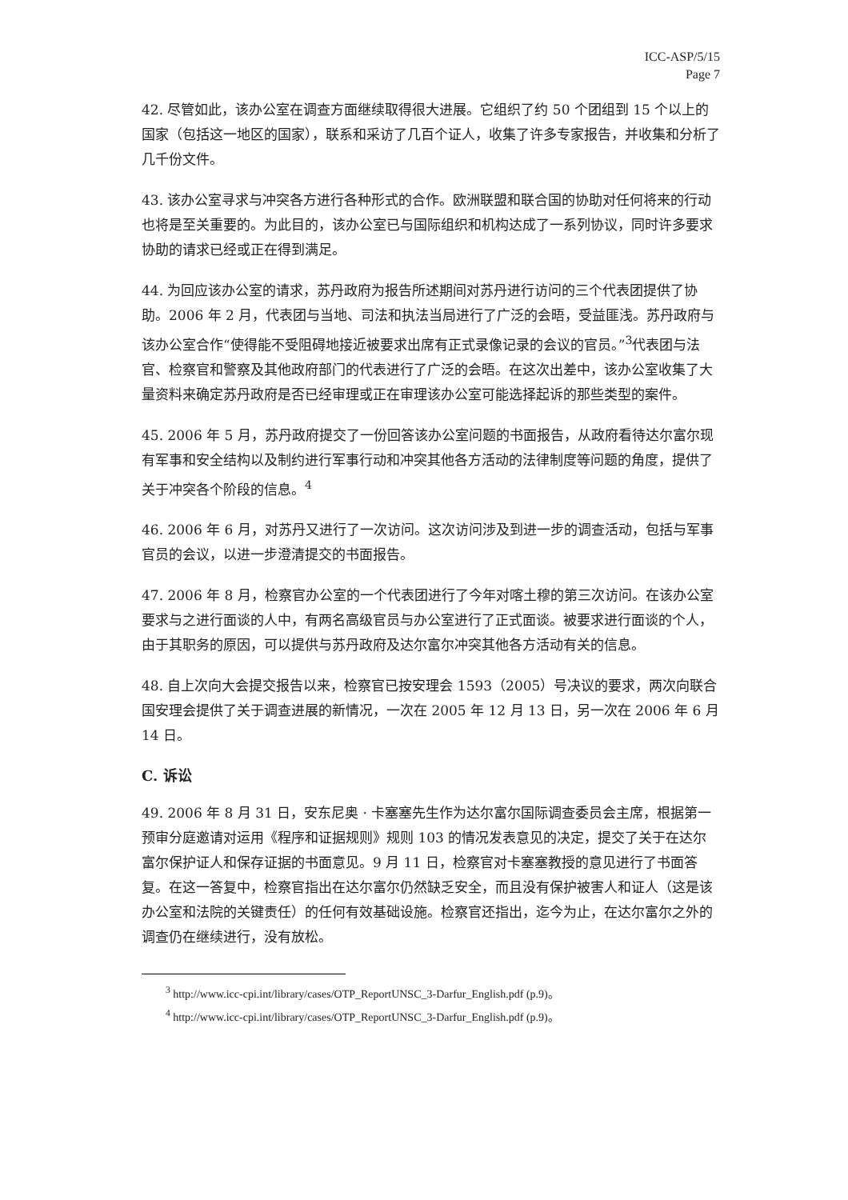ICC-ASP/5/15
Page 7
42. 尽管如此，该办公室在调查方面继续取得很大进展。它组织了约 50 个团组到 15 个以上的国家（包括这一地区的国家），联系和采访了几百个证人，收集了许多专家报告，并收集和分析了几千份文件。
43. 该办公室寻求与冲突各方进行各种形式的合作。欧洲联盟和联合国的协助对任何将来的行动也将是至关重要的。为此目的，该办公室已与国际组织和机构达成了一系列协议，同时许多要求协助的请求已经或正在得到满足。
44. 为回应该办公室的请求，苏丹政府为报告所述期间对苏丹进行访问的三个代表团提供了协助。2006 年 2 月，代表团与当地、司法和执法当局进行了广泛的会晤，受益匪浅。苏丹政府与该办公室合作“使得能不受阻碍地接近被要求出席有正式录像记录的会议的官员。”<sup>3</sup>代表团与法官、检察官和警察及其他政府部门的代表进行了广泛的会晤。在这次出差中，该办公室收集了大量资料来确定苏丹政府是否已经审理或正在审理该办公室可能选择起诉的那些类型的案件。
45. 2006 年 5 月，苏丹政府提交了一份回答该办公室问题的书面报告，从政府看待达尔富尔现有军事和安全结构以及制约进行军事行动和冲突其他各方活动的法律制度等问题的角度，提供了关于冲突各个阶段的信息。<sup>4</sup>
46. 2006 年 6 月，对苏丹又进行了一次访问。这次访问涉及到进一步的调查活动，包括与军事官员的会议，以进一步澄清提交的书面报告。
47. 2006 年 8 月，检察官办公室的一个代表团进行了今年对喀土穆的第三次访问。在该办公室要求与之进行面谈的人中，有两名高级官员与办公室进行了正式面谈。被要求进行面谈的个人，由于其职务的原因，可以提供与苏丹政府及达尔富尔冲突其他各方活动有关的信息。
48. 自上次向大会提交报告以来，检察官已按安理会 1593（2005）号决议的要求，两次向联合国安理会提供了关于调查进展的新情况，一次在 2005 年 12 月 13 日，另一次在 2006 年 6 月 14 日。
C. 诉讼
49. 2006 年 8 月 31 日，安东尼奥 · 卡塞塞先生作为达尔富尔国际调查委员会主席，根据第一预审分庭邀请对运用《程序和证据规则》规则 103 的情况发表意见的决定，提交了关于在达尔富尔保护证人和保存证据的书面意见。9 月 11 日，检察官对卡塞塞教授的意见进行了书面答复。在这一答复中，检察官指出在达尔富尔仍然缺乏安全，而且没有保护被害人和证人（这是该办公室和法院的关键责任）的任何有效基础设施。检察官还指出，迄今为止，在达尔富尔之外的调查仍在继续进行，没有放松。
<sup>3</sup> http://www.icc-cpi.int/library/cases/OTP_ReportUNSC_3-Darfur_English.pdf (p.9)。
<sup>4</sup> http://www.icc-cpi.int/library/cases/OTP_ReportUNSC_3-Darfur_English.pdf (p.9)。